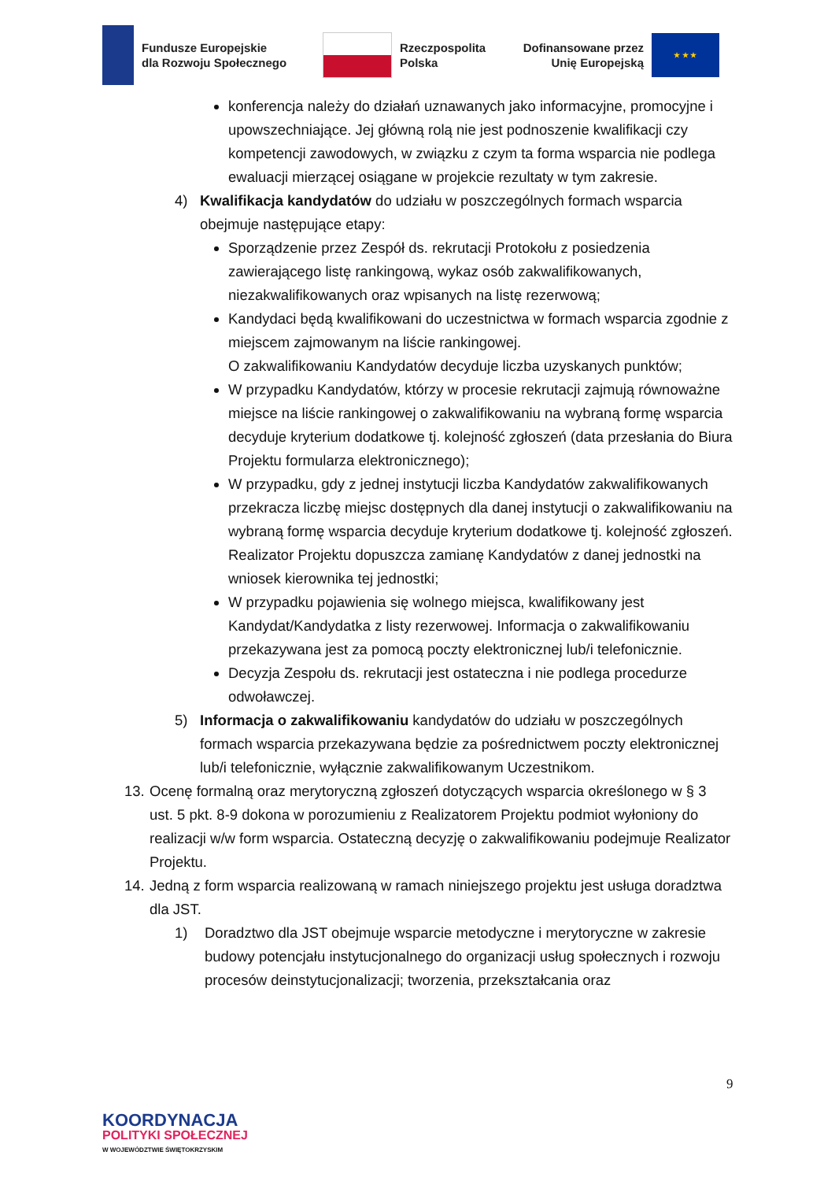Fundusze Europejskie
dla Rozwoju Społecznego
Rzeczpospolita
Polska
Dofinansowane przez
Unię Europejską
★ ★ ★
konferencja należy do działań uznawanych jako informacyjne, promocyjne i upowszechniające. Jej główną rolą nie jest podnoszenie kwalifikacji czy kompetencji zawodowych, w związku z czym ta forma wsparcia nie podlega ewaluacji mierzącej osiągane w projekcie rezultaty w tym zakresie.
4) Kwalifikacja kandydatów do udziału w poszczególnych formach wsparcia obejmuje następujące etapy:
Sporządzenie przez Zespół ds. rekrutacji Protokołu z posiedzenia zawierającego listę rankingową, wykaz osób zakwalifikowanych, niezakwalifikowanych oraz wpisanych na listę rezerwową;
Kandydaci będą kwalifikowani do uczestnictwa w formach wsparcia zgodnie z miejscem zajmowanym na liście rankingowej.
O zakwalifikowaniu Kandydatów decyduje liczba uzyskanych punktów;
W przypadku Kandydatów, którzy w procesie rekrutacji zajmują równoważne miejsce na liście rankingowej o zakwalifikowaniu na wybraną formę wsparcia decyduje kryterium dodatkowe tj. kolejność zgłoszeń (data przesłania do Biura Projektu formularza elektronicznego);
W przypadku, gdy z jednej instytucji liczba Kandydatów zakwalifikowanych przekracza liczbę miejsc dostępnych dla danej instytucji o zakwalifikowaniu na wybraną formę wsparcia decyduje kryterium dodatkowe tj. kolejność zgłoszeń. Realizator Projektu dopuszcza zamianę Kandydatów z danej jednostki na wniosek kierownika tej jednostki;
W przypadku pojawienia się wolnego miejsca, kwalifikowany jest Kandydat/Kandydatka z listy rezerwowej. Informacja o zakwalifikowaniu przekazywana jest za pomocą poczty elektronicznej lub/i telefonicznie.
Decyzja Zespołu ds. rekrutacji jest ostateczna i nie podlega procedurze odwoławczej.
5) Informacja o zakwalifikowaniu kandydatów do udziału w poszczególnych formach wsparcia przekazywana będzie za pośrednictwem poczty elektronicznej lub/i telefonicznie, wyłącznie zakwalifikowanym Uczestnikom.
13.
Ocenę formalną oraz merytoryczną zgłoszeń dotyczących wsparcia określonego w § 3 ust. 5 pkt. 8-9 dokona w porozumieniu z Realizatorem Projektu podmiot wyłoniony do realizacji w/w form wsparcia. Ostateczną decyzję o zakwalifikowaniu podejmuje Realizator Projektu.
14.
Jedną z form wsparcia realizowaną w ramach niniejszego projektu jest usługa doradztwa dla JST.
1) Doradztwo dla JST obejmuje wsparcie metodyczne i merytoryczne w zakresie budowy potencjału instytucjonalnego do organizacji usług społecznych i rozwoju procesów deinstytucjonalizacji; tworzenia, przekształcania oraz
9
KOORDYNACJA
POLITYKI SPOŁECZNEJ
W WOJEWÓDZTWIE ŚWIĘTOKRZYSKIM